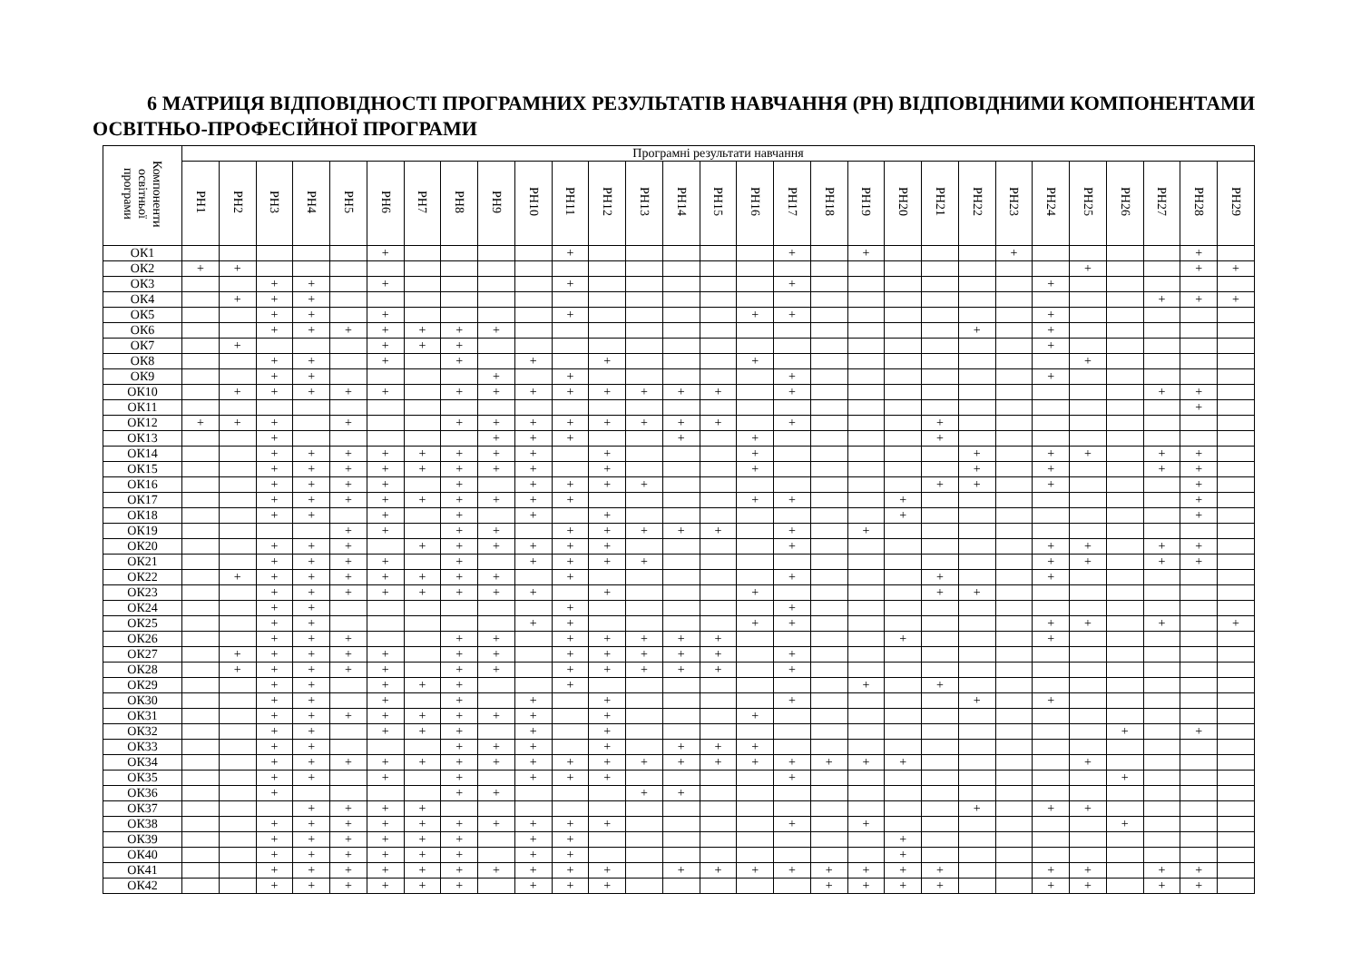6 МАТРИЦЯ ВІДПОВІДНОСТІ ПРОГРАМНИХ РЕЗУЛЬТАТІВ НАВЧАННЯ (РН) ВІДПОВІДНИМИ КОМПОНЕНТАМИ ОСВІТНЬО-ПРОФЕСІЙНОЇ ПРОГРАМИ
| Компоненти освітньої програми | Програмні результати навчання | | | | | | | | | | | | | | | | | | | | | | | | | | | | |
| --- | --- | --- | --- | --- | --- | --- | --- | --- | --- | --- | --- | --- | --- | --- | --- | --- | --- | --- | --- | --- | --- | --- | --- | --- | --- | --- | --- | --- | --- |
| | РН1 | РН2 | РН3 | РН4 | РН5 | РН6 | РН7 | РН8 | РН9 | РН10 | РН11 | РН12 | РН13 | РН14 | РН15 | РН16 | РН17 | РН18 | РН19 | РН20 | РН21 | РН22 | РН23 | РН24 | РН25 | РН26 | РН27 | РН28 | РН29 |
| ОК1 | | | | | | + | | | | | + | | | | | | + | | + | | | | + | | | | | + | |
| ОК2 | + | + | | | | | | | | | | | | | | | | | | | | | | | + | | | + | + |
| ОК3 | | | + | + | | + | | | | | + | | | | | | + | | | | | | | + | | | | | |
| ОК4 | | + | + | + | | | | | | | | | | | | | | | | | | | | | | | + | + | + |
| ОК5 | | | + | + | | + | | | | | + | | | | | + | + | | | | | | | + | | | | | |
| ОК6 | | | + | + | + | + | + | + | + | | | | | | | | | | | | | + | | + | | | | | |
| ОК7 | | + | | | | + | + | + | | | | | | | | | | | | | | | | + | | | | | |
| ОК8 | | | + | + | | + | | + | | + | | + | | | | + | | | | | | | | | + | | | | |
| ОК9 | | | + | + | | | | | + | | + | | | | | | + | | | | | | | + | | | | | |
| ОК10 | | + | + | + | + | + | | + | + | + | + | + | + | + | + | | + | | | | | | | | | | + | + | |
| ОК11 | | | | | | | | | | | | | | | | | | | | | | | | | | | | + | |
| ОК12 | + | + | + | | + | | | + | + | + | + | + | + | + | + | | + | | | | + | | | | | | | | |
| ОК13 | | | + | | | | | | + | + | + | | | + | | + | | | | | + | | | | | | | | |
| ОК14 | | | + | + | + | + | + | + | + | + | | + | | | | + | | | | | | + | | + | + | | + | + | |
| ОК15 | | | + | + | + | + | + | + | + | + | | + | | | | + | | | | | | + | | + | | | + | + | |
| ОК16 | | | + | + | + | + | | + | | + | + | + | + | | | | | | | | + | + | | + | | | | + | |
| ОК17 | | | + | + | + | + | + | + | + | + | + | | | | | + | + | | | + | | | | | | | | + | |
| ОК18 | | | + | + | | + | | + | | + | | + | | | | | | | | + | | | | | | | | + | |
| ОК19 | | | | | + | + | | + | + | | + | + | + | + | + | | + | | + | | | | | | | | | | |
| ОК20 | | | + | + | + | | + | + | + | + | + | + | | | | | + | | | | | | | + | + | | + | + | |
| ОК21 | | | + | + | + | + | | + | | + | + | + | + | | | | | | | | | | | + | + | | + | + | |
| ОК22 | | + | + | + | + | + | + | + | + | | + | | | | | | + | | | | + | | | + | | | | | |
| ОК23 | | | + | + | + | + | + | + | + | + | | + | | | | + | | | | | + | + | | | | | | | |
| ОК24 | | | + | + | | | | | | | + | | | | | | + | | | | | | | | | | | | |
| ОК25 | | | + | + | | | | | | + | + | | | | | + | + | | | | | | | + | + | | + | | + |
| ОК26 | | | + | + | + | | | + | + | | + | + | + | + | + | | | | | + | | | | + | | | | | |
| ОК27 | | + | + | + | + | + | | + | + | | + | + | + | + | + | | + | | | | | | | | | | | | |
| ОК28 | | + | + | + | + | + | | + | + | | + | + | + | + | + | | + | | | | | | | | | | | | |
| ОК29 | | | + | + | | + | + | + | | | + | | | | | | | | + | | + | | | | | | | | |
| ОК30 | | | + | + | | + | | + | | + | | + | | | | | + | | | | | + | | + | | | | | |
| ОК31 | | | + | + | + | + | + | + | + | + | | + | | | | + | | | | | | | | | | | | | |
| ОК32 | | | + | + | | + | + | + | | + | | + | | | | | | | | | | | | | | + | | + | |
| ОК33 | | | + | + | | | | + | + | + | | + | | + | + | + | | | | | | | | | | | | | |
| ОК34 | | | + | + | + | + | + | + | + | + | + | + | + | + | + | + | + | + | + | + | | | | | + | | | | |
| ОК35 | | | + | + | | + | | + | | + | + | + | | | | | + | | | | | | | | | + | | | |
| ОК36 | | | + | | | | | + | + | | | | + | + | | | | | | | | | | | | | | | |
| ОК37 | | | | + | + | + | + | | | | | | | | | | | | | | | + | | + | + | | | | |
| ОК38 | | | + | + | + | + | + | + | + | + | + | + | | | | | + | | + | | | | | | | + | | | |
| ОК39 | | | + | + | + | + | + | + | | + | + | | | | | | | | | + | | | | | | | | | |
| ОК40 | | | + | + | + | + | + | + | | + | + | | | | | | | | | + | | | | | | | | | |
| ОК41 | | | + | + | + | + | + | + | + | + | + | + | | + | + | + | + | + | + | + | + | | | + | + | | + | + | |
| ОК42 | | | + | + | + | + | + | + | | + | + | + | | | | | | + | + | + | + | | | + | + | | + | + | |